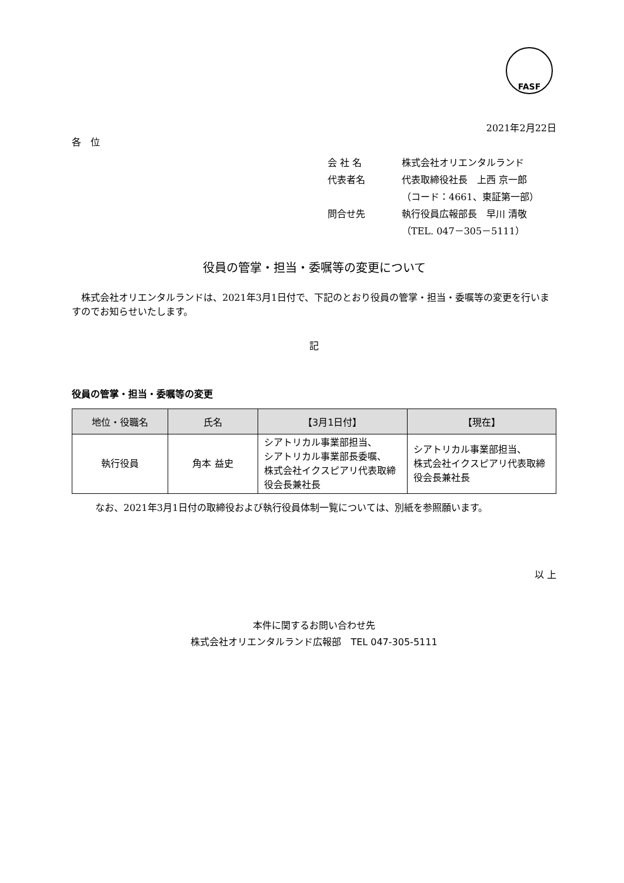FASF
2021年2月22日
各　位
会 社 名 株式会社オリエンタルランド
代表者名 代表取締役社長　上西 京一郎
（コード：4661、東証第一部）
問合せ先 執行役員広報部長　早川 清敬
（TEL. 047－305－5111）
役員の管掌・担当・委嘱等の変更について
　株式会社オリエンタルランドは、2021年3月1日付で、下記のとおり役員の管掌・担当・委嘱等の変更を行いますのでお知らせいたします。
記
役員の管掌・担当・委嘱等の変更
| 地位・役職名 | 氏名 | 【3月1日付】 | 【現在】 |
| --- | --- | --- | --- |
| 執行役員 | 角本 益史 | シアトリカル事業部担当、 シアトリカル事業部長委嘱、 株式会社イクスピアリ代表取締役会長兼社長 | シアトリカル事業部担当、 株式会社イクスピアリ代表取締役会長兼社長 |
なお、2021年3月1日付の取締役および執行役員体制一覧については、別紙を参照願います。
以 上
本件に関するお問い合わせ先
株式会社オリエンタルランド広報部　TEL 047-305-5111